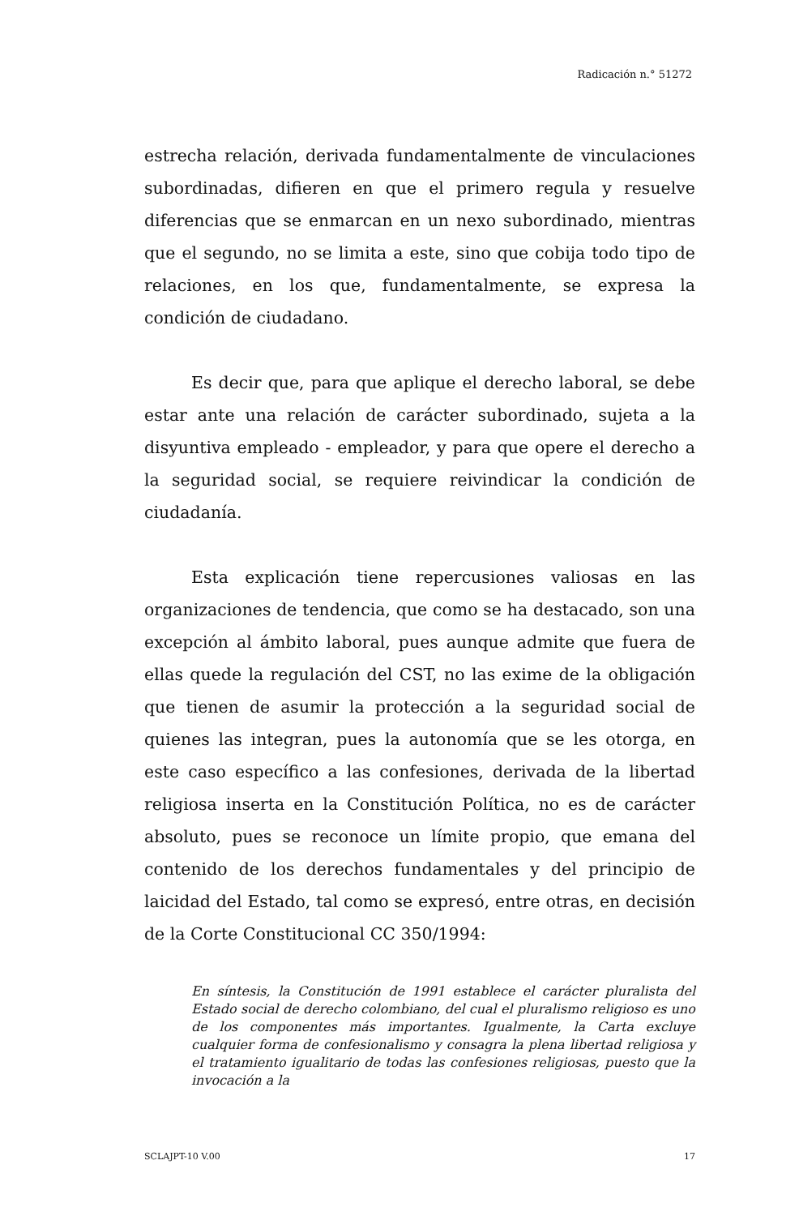Radicación n.° 51272
estrecha relación, derivada fundamentalmente de vinculaciones subordinadas, difieren en que el primero regula y resuelve diferencias que se enmarcan en un nexo subordinado, mientras que el segundo, no se limita a este, sino que cobija todo tipo de relaciones, en los que, fundamentalmente, se expresa la condición de ciudadano.
Es decir que, para que aplique el derecho laboral, se debe estar ante una relación de carácter subordinado, sujeta a la disyuntiva empleado - empleador, y para que opere el derecho a la seguridad social, se requiere reivindicar la condición de ciudadanía.
Esta explicación tiene repercusiones valiosas en las organizaciones de tendencia, que como se ha destacado, son una excepción al ámbito laboral, pues aunque admite que fuera de ellas quede la regulación del CST, no las exime de la obligación que tienen de asumir la protección a la seguridad social de quienes las integran, pues la autonomía que se les otorga, en este caso específico a las confesiones, derivada de la libertad religiosa inserta en la Constitución Política, no es de carácter absoluto, pues se reconoce un límite propio, que emana del contenido de los derechos fundamentales y del principio de laicidad del Estado, tal como se expresó, entre otras, en decisión de la Corte Constitucional CC 350/1994:
En síntesis, la Constitución de 1991 establece el carácter pluralista del Estado social de derecho colombiano, del cual el pluralismo religioso es uno de los componentes más importantes. Igualmente, la Carta excluye cualquier forma de confesionalismo y consagra la plena libertad religiosa y el tratamiento igualitario de todas las confesiones religiosas, puesto que la invocación a la
SCLAJPT-10 V.00 17